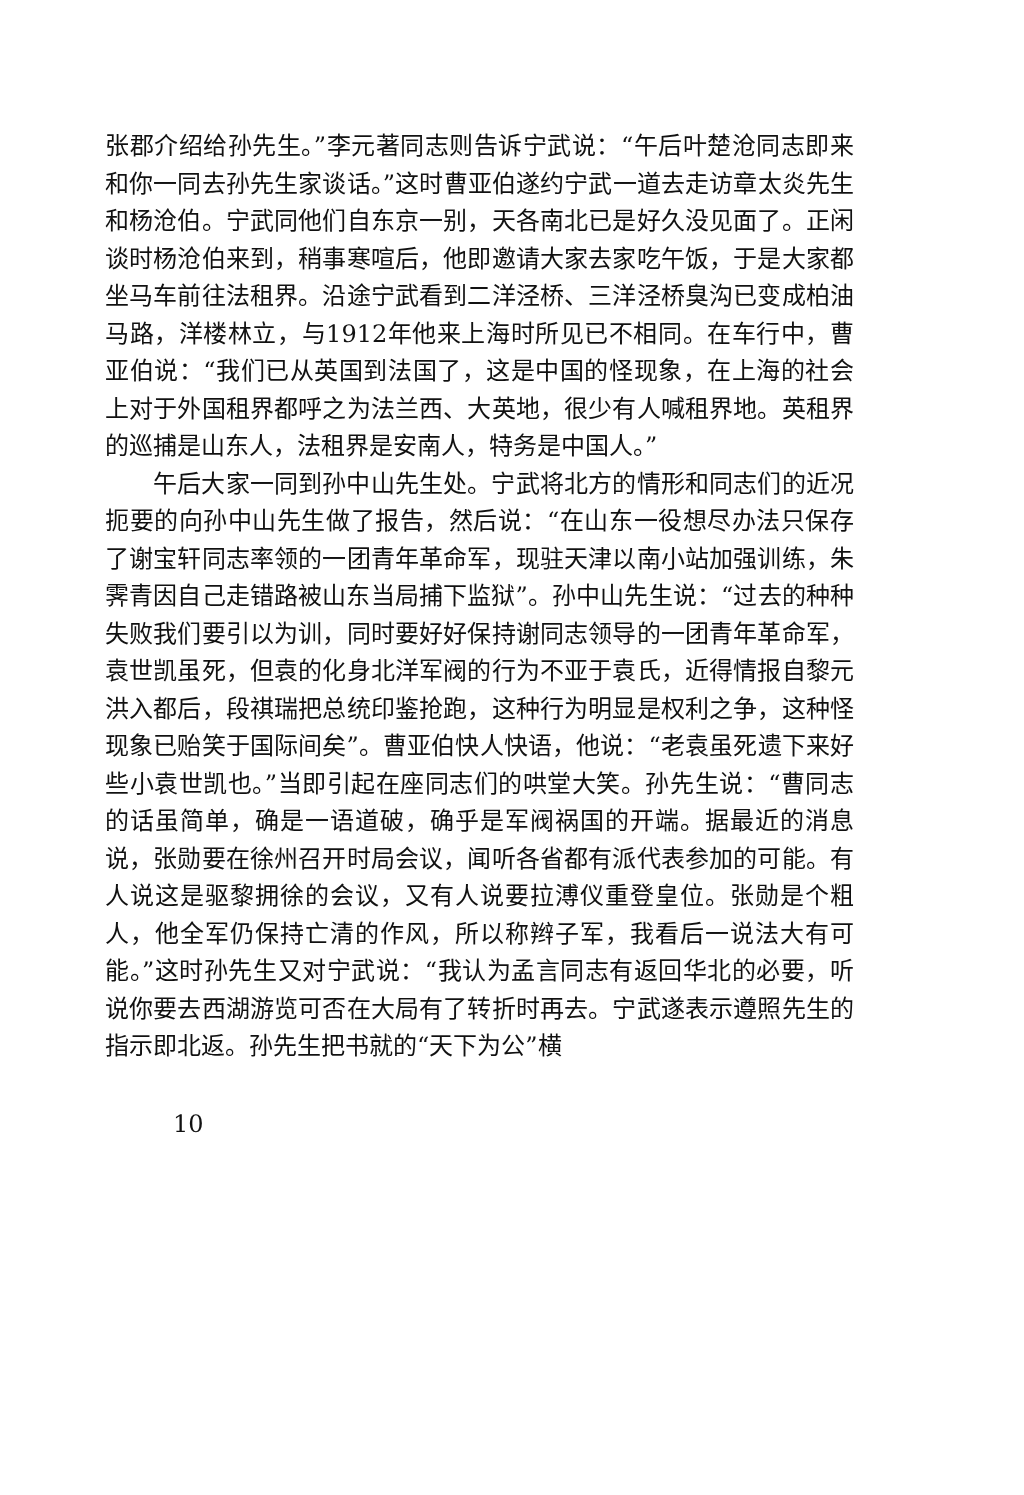张郡介绍给孙先生。”李元著同志则告诉宁武说：“午后叶楚沧同志即来和你一同去孙先生家谈话。”这时曹亚伯遂约宁武一道去走访章太炎先生和杨沧伯。宁武同他们自东京一别，天各南北已是好久没见面了。正闲谈时杨沧伯来到，稍事寒喧后，他即邀请大家去家吃午饭，于是大家都坐马车前往法租界。沿途宁武看到二洋泾桥、三洋泾桥臭沟已变成柏油马路，洋楼林立，与1912年他来上海时所见已不相同。在车行中，曹亚伯说：“我们已从英国到法国了，这是中国的怪现象，在上海的社会上对于外国租界都呼之为法兰西、大英地，很少有人喊租界地。英租界的巡捕是山东人，法租界是安南人，特务是中国人。”
午后大家一同到孙中山先生处。宁武将北方的情形和同志们的近况扼要的向孙中山先生做了报告，然后说：“在山东一役想尽办法只保存了谢宝轩同志率领的一团青年革命军，现驻天津以南小站加强训练，朱霁青因自己走错路被山东当局捕下监狱”。孙中山先生说：“过去的种种失败我们要引以为训，同时要好好保持谢同志领导的一团青年革命军，袁世凯虽死，但袁的化身北洋军阀的行为不亚于袁氏，近得情报自黎元洪入都后，段祺瑞把总统印鉴抢跑，这种行为明显是权利之争，这种怪现象已贻笑于国际间矣”。曹亚伯快人快语，他说：“老袁虽死遗下来好些小袁世凯也。”当即引起在座同志们的哄堂大笑。孙先生说：“曹同志的话虽简单，确是一语道破，确乎是军阀祸国的开端。据最近的消息说，张勋要在徐州召开时局会议，闻听各省都有派代表参加的可能。有人说这是驱黎拥徐的会议，又有人说要拉溥仪重登皇位。张勋是个粗人，他全军仍保持亡清的作风，所以称辫子军，我看后一说法大有可能。”这时孙先生又对宁武说：“我认为孟言同志有返回华北的必要，听说你要去西湖游览可否在大局有了转折时再去。宁武遂表示遵照先生的指示即北返。孙先生把书就的“天下为公”横
10